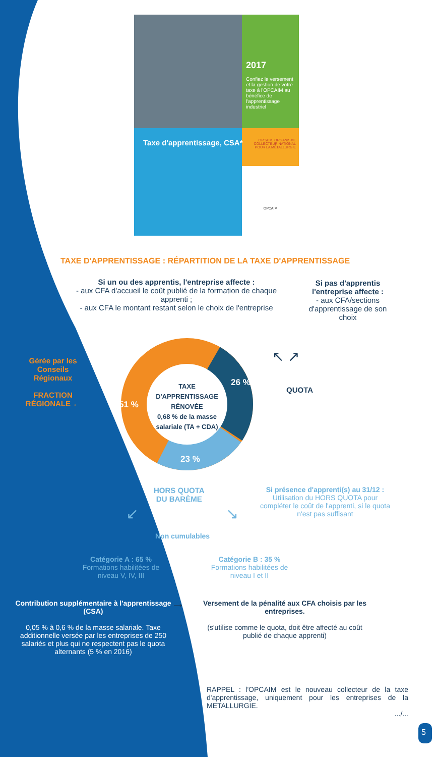2017
Confiez le versement et la gestion de votre taxe à l'OPCAIM au bénéfice de l'apprentissage industriel
OPCAIM, ORGANISME COLLECTEUR NATIONAL POUR LA MÉTALLURGIE
OPCAIM
Taxe d'apprentissage, CSA*
TAXE D'APPRENTISSAGE : RÉPARTITION DE LA TAXE D'APPRENTISSAGE
Si un ou des apprentis, l'entreprise affecte :
- aux CFA d'accueil le coût publié de la formation de chaque apprenti ;
- aux CFA le montant restant selon le choix de l'entreprise
Si pas d'apprentis l'entreprise affecte :
- aux CFA/sections d'apprentissage de son choix
Gérée par les Conseils Régionaux
FRACTION RÉGIONALE ←
51 %
26 %
23 %
TAXE D'APPRENTISSAGE RÉNOVÉE
0,68 % de la masse salariale (TA + CDA)
↖ ↗
QUOTA
HORS QUOTA
DU BARÈME
Si présence d'apprenti(s) au 31/12 :
Utilisation du HORS QUOTA pour compléter le coût de l'apprenti, si le quota n'est pas suffisant
↙ ↘
Non cumulables
Catégorie A : 65 %
Formations habilitées de niveau V, IV, III
Catégorie B : 35 %
Formations habilitées de niveau I et II
Contribution supplémentaire à l'apprentissage (CSA)
0,05 % à 0,6 % de la masse salariale. Taxe additionnelle versée par les entreprises de 250 salariés et plus qui ne respectent pas le quota alternants (5 % en 2016)
→
Versement de la pénalité aux CFA choisis par les entreprises.
(s'utilise comme le quota, doit être affecté au coût publié de chaque apprenti)
RAPPEL : l'OPCAIM est le nouveau collecteur de la taxe d'apprentissage, uniquement pour les entreprises de la METALLURGIE.
.../...
5